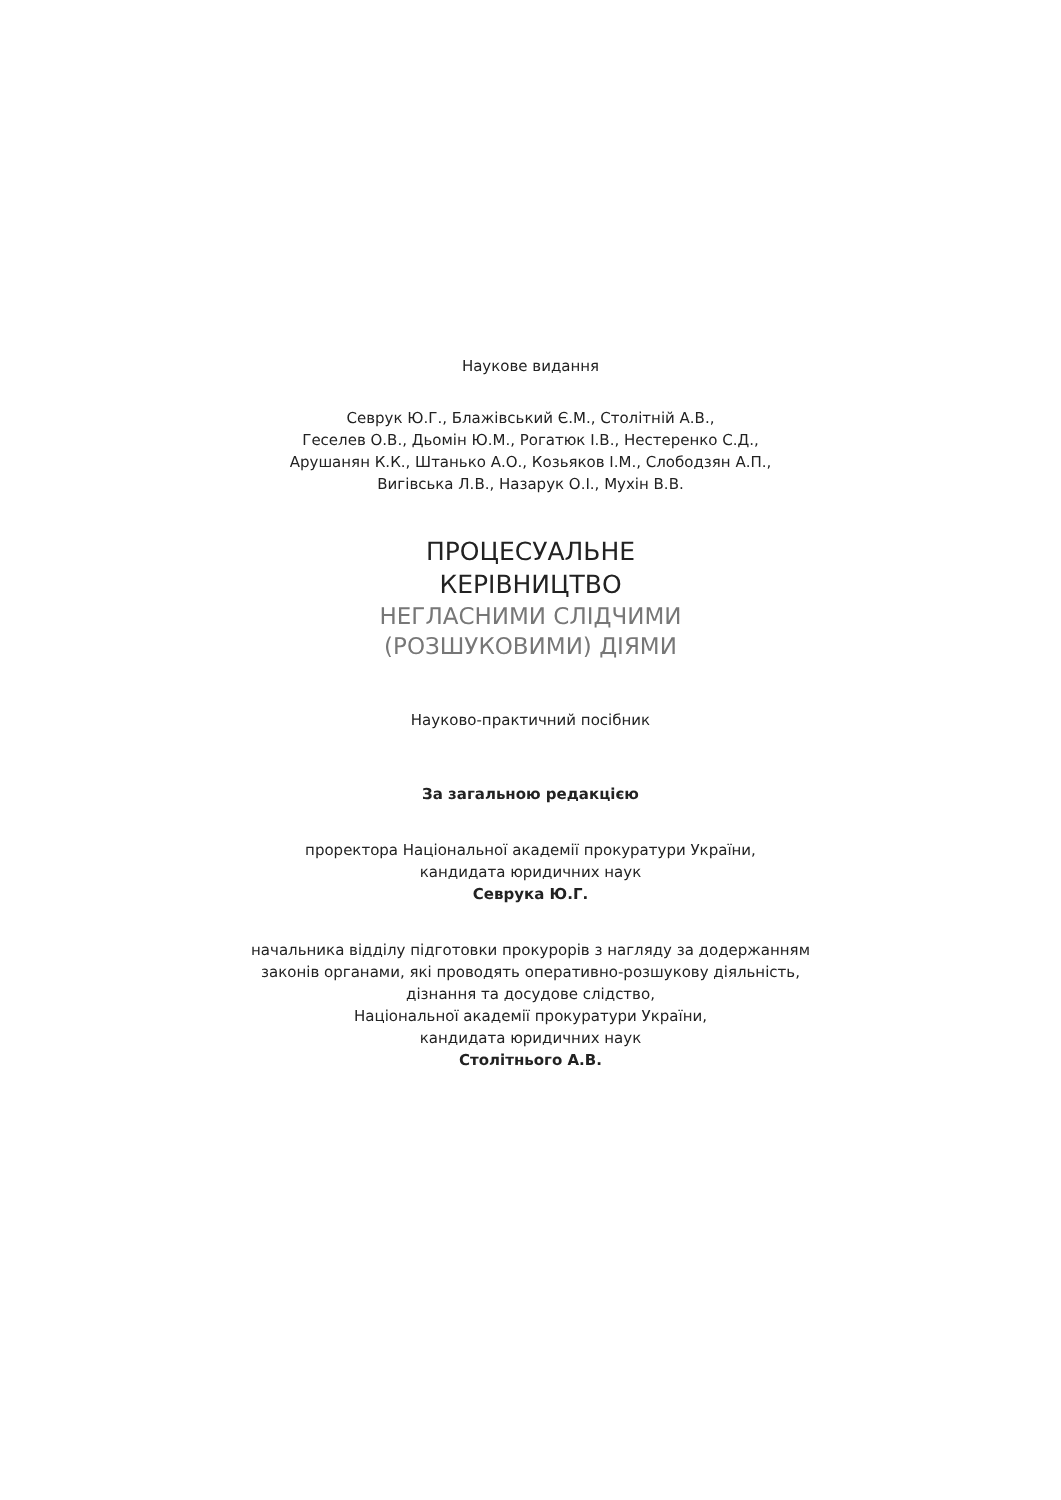Наукове видання
Севрук Ю.Г., Блажівський Є.М., Столітній А.В.,
Геселев О.В., Дьомін Ю.М., Рогатюк І.В., Нестеренко С.Д.,
Арушанян К.К., Штанько А.О., Козьяков І.М., Слободзян А.П.,
Вигівська Л.В., Назарук О.І., Мухін В.В.
ПРОЦЕСУАЛЬНЕ
КЕРІВНИЦТВО
НЕГЛАСНИМИ СЛІДЧИМИ
(РОЗШУКОВИМИ) ДІЯМИ
Науково-практичний посібник
За загальною редакцією
проректора Національної академії прокуратури України,
кандидата юридичних наук
Севрука Ю.Г.
начальника відділу підготовки прокурорів з нагляду за додержанням
законів органами, які проводять оперативно-розшукову діяльність,
дізнання та досудове слідство,
Національної академії прокуратури України,
кандидата юридичних наук
Столітнього А.В.